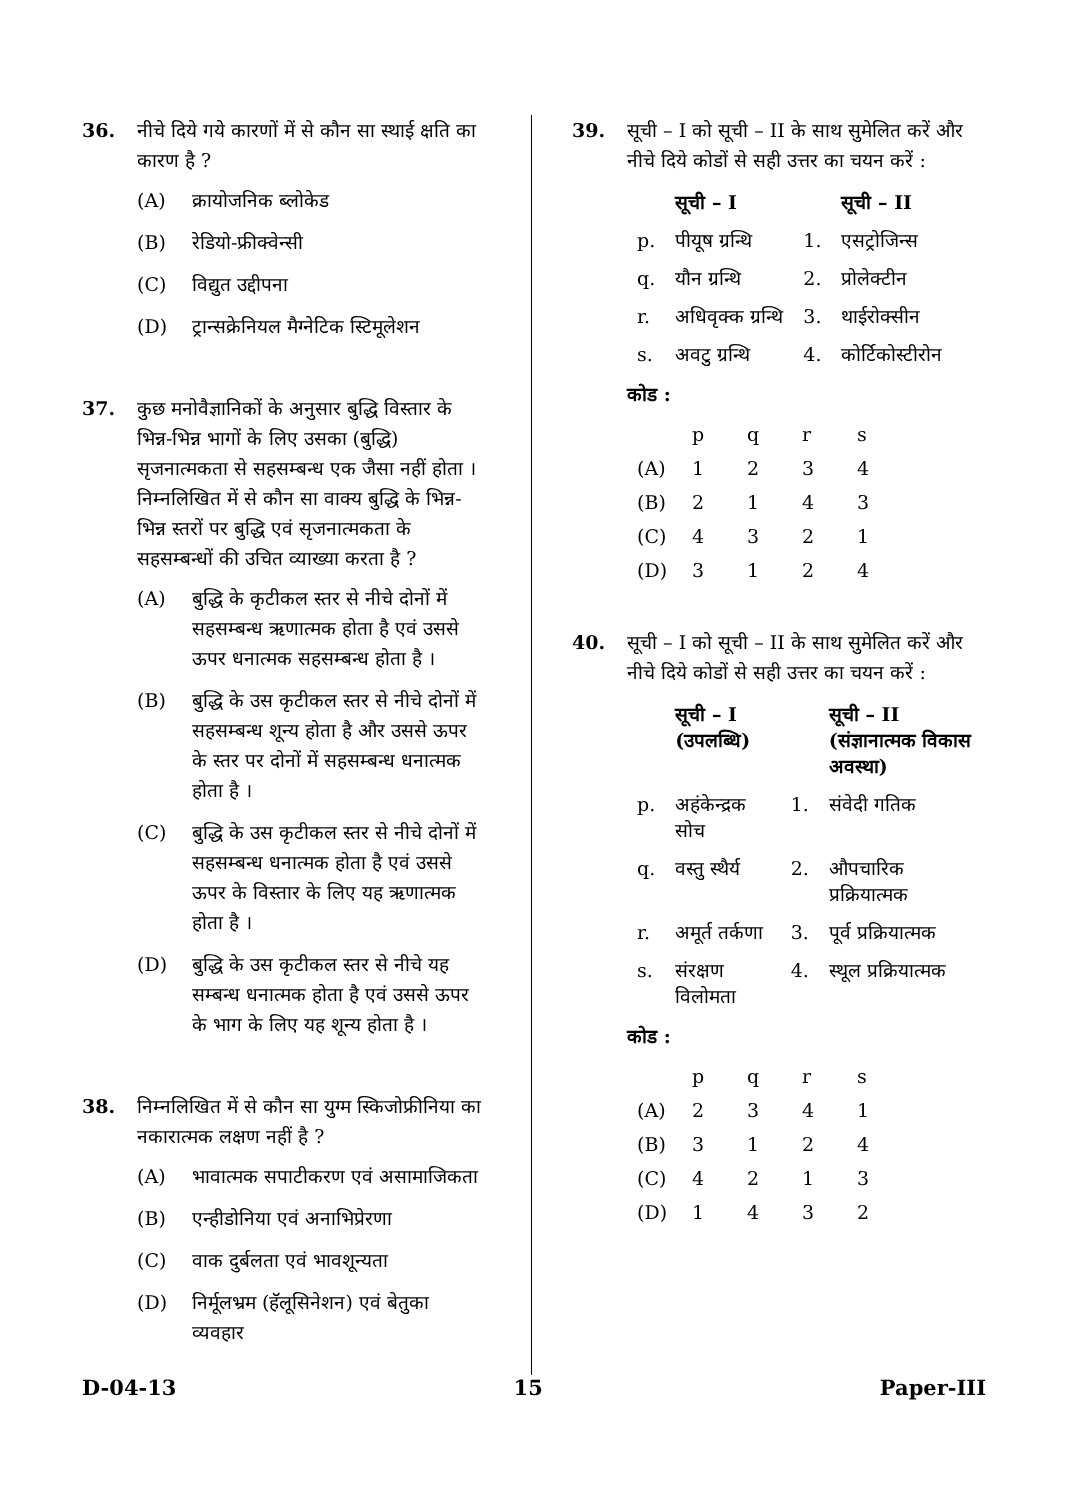36. नीचे दिये गये कारणों में से कौन सा स्थाई क्षति का कारण है ?
(A) क्रायोजनिक ब्लोकेड
(B) रेडियो-फ्रीक्वेन्सी
(C) विद्युत उद्दीपना
(D) ट्रान्सक्रेनियल मैग्नेटिक स्टिमूलेशन
37. कुछ मनोवैज्ञानिकों के अनुसार बुद्धि विस्तार के भिन्न-भिन्न भागों के लिए उसका (बुद्धि) सृजनात्मकता से सहसम्बन्ध एक जैसा नहीं होता । निम्नलिखित में से कौन सा वाक्य बुद्धि के भिन्न-भिन्न स्तरों पर बुद्धि एवं सृजनात्मकता के सहसम्बन्धों की उचित व्याख्या करता है ?
(A) बुद्धि के कृटीकल स्तर से नीचे दोनों में सहसम्बन्ध ऋणात्मक होता है एवं उससे ऊपर धनात्मक सहसम्बन्ध होता है ।
(B) बुद्धि के उस कृटीकल स्तर से नीचे दोनों में सहसम्बन्ध शून्य होता है और उससे ऊपर के स्तर पर दोनों में सहसम्बन्ध धनात्मक होता है ।
(C) बुद्धि के उस कृटीकल स्तर से नीचे दोनों में सहसम्बन्ध धनात्मक होता है एवं उससे ऊपर के विस्तार के लिए यह ऋणात्मक होता है ।
(D) बुद्धि के उस कृटीकल स्तर से नीचे यह सम्बन्ध धनात्मक होता है एवं उससे ऊपर के भाग के लिए यह शून्य होता है ।
38. निम्नलिखित में से कौन सा युग्म स्किजोफ्रीनिया का नकारात्मक लक्षण नहीं है ?
(A) भावात्मक सपाटीकरण एवं असामाजिकता
(B) एन्हीडोनिया एवं अनाभिप्रेरणा
(C) वाक दुर्बलता एवं भावशून्यता
(D) निर्मूलभ्रम (हॅलूसिनेशन) एवं बेतुका व्यवहार
39. सूची – I को सूची – II के साथ सुमेलित करें और नीचे दिये कोडों से सही उत्तर का चयन करें :
| | सूची – I | | सूची – II |
| --- | --- | --- | --- |
| p. | पीयूष ग्रन्थि | 1. | एसट्रोजिन्स |
| q. | यौन ग्रन्थि | 2. | प्रोलेक्टीन |
| r. | अधिवृक्क ग्रन्थि | 3. | थाईरोक्सीन |
| s. | अवटु ग्रन्थि | 4. | कोर्टिकोस्टीरोन |
कोड :
| | p | q | r | s |
| (A) | 1 | 2 | 3 | 4 |
| (B) | 2 | 1 | 4 | 3 |
| (C) | 4 | 3 | 2 | 1 |
| (D) | 3 | 1 | 2 | 4 |
40. सूची – I को सूची – II के साथ सुमेलित करें और नीचे दिये कोडों से सही उत्तर का चयन करें :
| | सूची – I (उपलब्धि) | | सूची – II (संज्ञानात्मक विकास अवस्था) |
| --- | --- | --- | --- |
| p. | अहंकेन्द्रक सोच | 1. | संवेदी गतिक |
| q. | वस्तु स्थैर्य | 2. | औपचारिक प्रक्रियात्मक |
| r. | अमूर्त तर्कणा | 3. | पूर्व प्रक्रियात्मक |
| s. | संरक्षण विलोमता | 4. | स्थूल प्रक्रियात्मक |
कोड :
| | p | q | r | s |
| (A) | 2 | 3 | 4 | 1 |
| (B) | 3 | 1 | 2 | 4 |
| (C) | 4 | 2 | 1 | 3 |
| (D) | 1 | 4 | 3 | 2 |
D-04-13 15 Paper-III